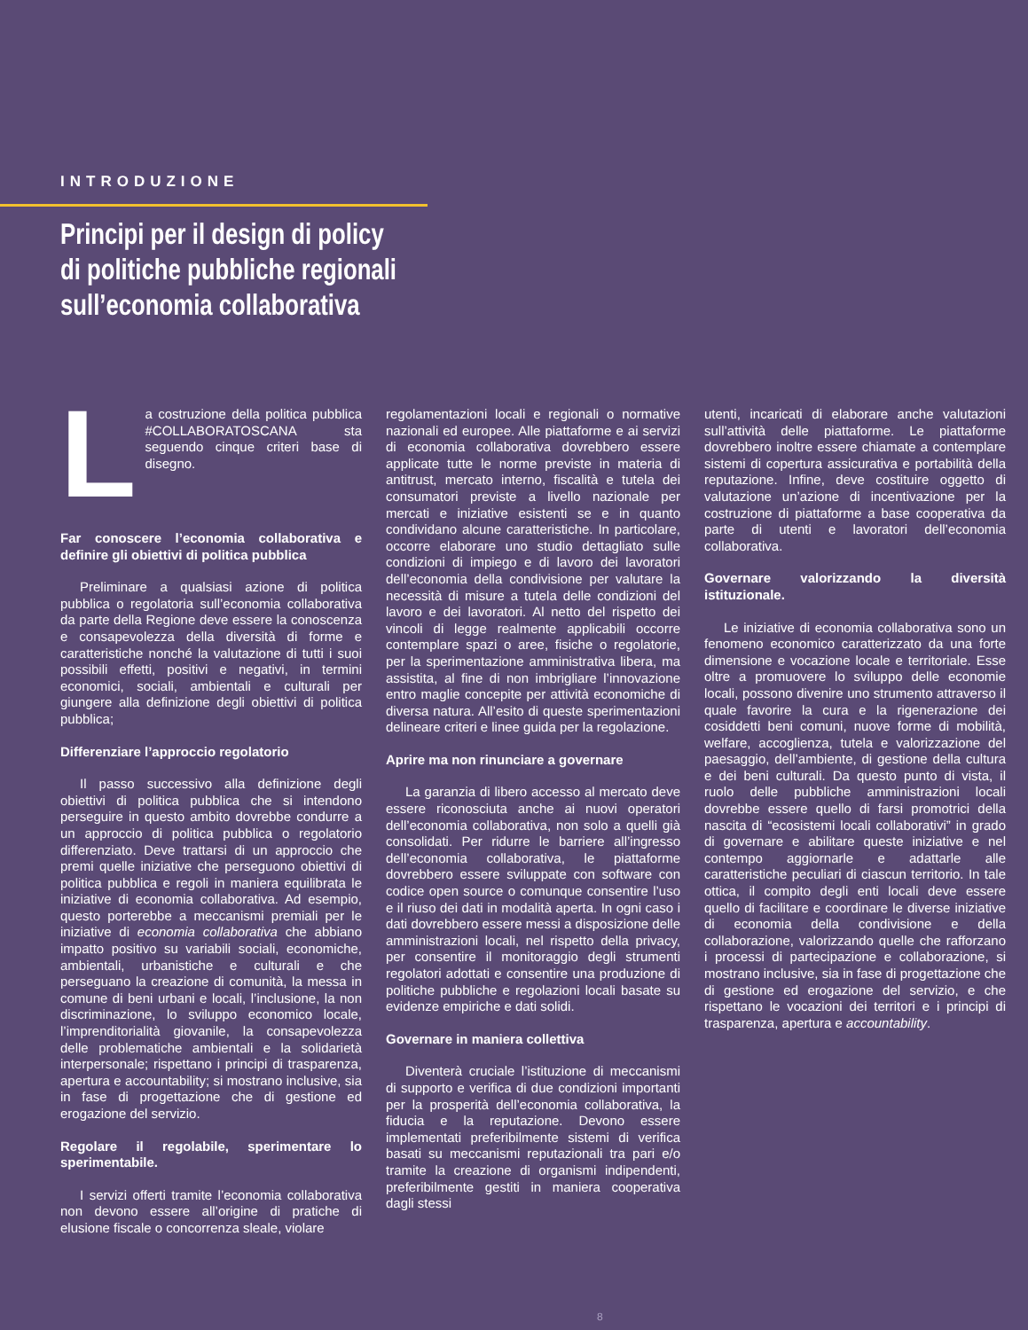INTRODUZIONE
Principi per il design di policy
di politiche pubbliche regionali
sull’economia collaborativa
La costruzione della politica pubblica #COLLABORATOSCANA sta seguendo cinque criteri base di disegno.
Far conoscere l’economia collaborativa e definire gli obiettivi di politica pubblica
Preliminare a qualsiasi azione di politica pubblica o regolatoria sull’economia collaborativa da parte della Regione deve essere la conoscenza e consapevolezza della diversità di forme e caratteristiche nonché la valutazione di tutti i suoi possibili effetti, positivi e negativi, in termini economici, sociali, ambientali e culturali per giungere alla definizione degli obiettivi di politica pubblica;
Differenziare l’approccio regolatorio
Il passo successivo alla definizione degli obiettivi di politica pubblica che si intendono perseguire in questo ambito dovrebbe condurre a un approccio di politica pubblica o regolatorio differenziato. Deve trattarsi di un approccio che premi quelle iniziative che perseguono obiettivi di politica pubblica e regoli in maniera equilibrata le iniziative di economia collaborativa. Ad esempio, questo porterebbe a meccanismi premiali per le iniziative di economia collaborativa che abbiano impatto positivo su variabili sociali, economiche, ambientali, urbanistiche e culturali e che perseguano la creazione di comunità, la messa in comune di beni urbani e locali, l’inclusione, la non discriminazione, lo sviluppo economico locale, l’imprenditorialità giovanile, la consapevolezza delle problematiche ambientali e la solidarietà interpersonale; rispettano i principi di trasparenza, apertura e accountability; si mostrano inclusive, sia in fase di progettazione che di gestione ed erogazione del servizio.
Regolare il regolabile, sperimentare lo sperimentabile.
I servizi offerti tramite l’economia collaborativa non devono essere all’origine di pratiche di elusione fiscale o concorrenza sleale, violare
regolamentazioni locali e regionali o normative nazionali ed europee. Alle piattaforme e ai servizi di economia collaborativa dovrebbero essere applicate tutte le norme previste in materia di antitrust, mercato interno, fiscalità e tutela dei consumatori previste a livello nazionale per mercati e iniziative esistenti se e in quanto condividano alcune caratteristiche. In particolare, occorre elaborare uno studio dettagliato sulle condizioni di impiego e di lavoro dei lavoratori dell’economia della condivisione per valutare la necessità di misure a tutela delle condizioni del lavoro e dei lavoratori. Al netto del rispetto dei vincoli di legge realmente applicabili occorre contemplare spazi o aree, fisiche o regolatorie, per la sperimentazione amministrativa libera, ma assistita, al fine di non imbrigliare l’innovazione entro maglie concepite per attività economiche di diversa natura. All’esito di queste sperimentazioni delineare criteri e linee guida per la regolazione.
Aprire ma non rinunciare a governare
La garanzia di libero accesso al mercato deve essere riconosciuta anche ai nuovi operatori dell’economia collaborativa, non solo a quelli già consolidati. Per ridurre le barriere all’ingresso dell’economia collaborativa, le piattaforme dovrebbero essere sviluppate con software con codice open source o comunque consentire l’uso e il riuso dei dati in modalità aperta. In ogni caso i dati dovrebbero essere messi a disposizione delle amministrazioni locali, nel rispetto della privacy, per consentire il monitoraggio degli strumenti regolatori adottati e consentire una produzione di politiche pubbliche e regolazioni locali basate su evidenze empiriche e dati solidi.
Governare in maniera collettiva
Diventerà cruciale l’istituzione di meccanismi di supporto e verifica di due condizioni importanti per la prosperità dell’economia collaborativa, la fiducia e la reputazione. Devono essere implementati preferibilmente sistemi di verifica basati su meccanismi reputazionali tra pari e/o tramite la creazione di organismi indipendenti, preferibilmente gestiti in maniera cooperativa dagli stessi
utenti, incaricati di elaborare anche valutazioni sull’attività delle piattaforme. Le piattaforme dovrebbero inoltre essere chiamate a contemplare sistemi di copertura assicurativa e portabilità della reputazione. Infine, deve costituire oggetto di valutazione un’azione di incentivazione per la costruzione di piattaforme a base cooperativa da parte di utenti e lavoratori dell’economia collaborativa.
Governare valorizzando la diversità istituzionale.
Le iniziative di economia collaborativa sono un fenomeno economico caratterizzato da una forte dimensione e vocazione locale e territoriale. Esse oltre a promuovere lo sviluppo delle economie locali, possono divenire uno strumento attraverso il quale favorire la cura e la rigenerazione dei cosiddetti beni comuni, nuove forme di mobilità, welfare, accoglienza, tutela e valorizzazione del paesaggio, dell’ambiente, di gestione della cultura e dei beni culturali. Da questo punto di vista, il ruolo delle pubbliche amministrazioni locali dovrebbe essere quello di farsi promotrici della nascita di “ecosistemi locali collaborativi” in grado di governare e abilitare queste iniziative e nel contempo aggiornarle e adattarle alle caratteristiche peculiari di ciascun territorio. In tale ottica, il compito degli enti locali deve essere quello di facilitare e coordinare le diverse iniziative di economia della condivisione e della collaborazione, valorizzando quelle che rafforzano i processi di partecipazione e collaborazione, si mostrano inclusive, sia in fase di progettazione che di gestione ed erogazione del servizio, e che rispettano le vocazioni dei territori e i principi di trasparenza, apertura e accountability.
8